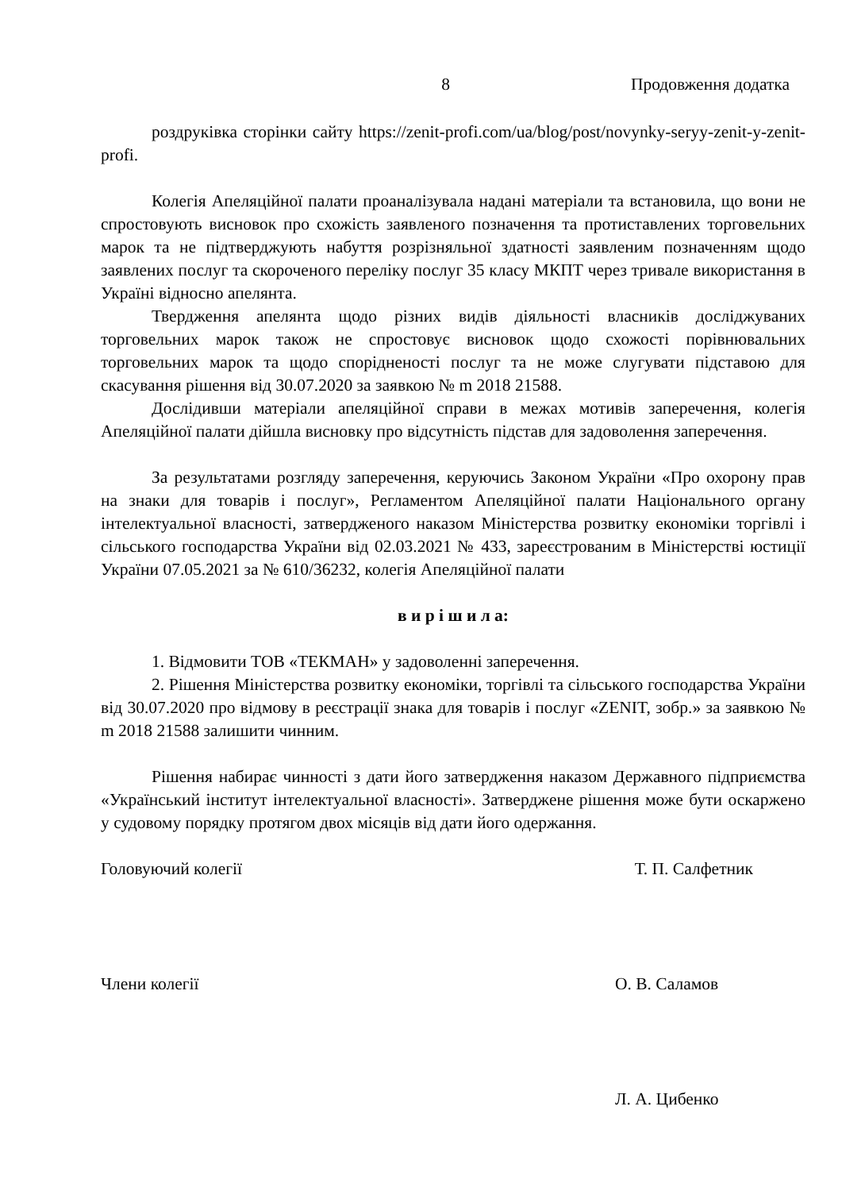8 Продовження додатка
роздруківка сторінки сайту https://zenit-profi.com/ua/blog/post/novynky-seryy-zenit-y-zenit-profi.
Колегія Апеляційної палати проаналізувала надані матеріали та встановила, що вони не спростовують висновок про схожість заявленого позначення та протиставлених торговельних марок та не підтверджують набуття розрізняльної здатності заявленим позначенням щодо заявлених послуг та скороченого переліку послуг 35 класу МКПТ через тривале використання в Україні відносно апелянта.
Твердження апелянта щодо різних видів діяльності власників досліджуваних торговельних марок також не спростовує висновок щодо схожості порівнювальних торговельних марок та щодо спорідненості послуг та не може слугувати підставою для скасування рішення від 30.07.2020 за заявкою № m 2018 21588.
Дослідивши матеріали апеляційної справи в межах мотивів заперечення, колегія Апеляційної палати дійшла висновку про відсутність підстав для задоволення заперечення.
За результатами розгляду заперечення, керуючись Законом України «Про охорону прав на знаки для товарів і послуг», Регламентом Апеляційної палати Національного органу інтелектуальної власності, затвердженого наказом Міністерства розвитку економіки торгівлі і сільського господарства України від 02.03.2021 № 433, зареєстрованим в Міністерстві юстиції України 07.05.2021 за № 610/36232, колегія Апеляційної палати
в и р і ш и л а:
1. Відмовити ТОВ «ТЕКМАН» у задоволенні заперечення.
2. Рішення Міністерства розвитку економіки, торгівлі та сільського господарства України від 30.07.2020 про відмову в реєстрації знака для товарів і послуг «ZENIT, зобр.» за заявкою № m 2018 21588 залишити чинним.
Рішення набирає чинності з дати його затвердження наказом Державного підприємства «Український інститут інтелектуальної власності». Затверджене рішення може бути оскаржено у судовому порядку протягом двох місяців від дати його одержання.
Головуючий колегії Т. П. Салфетник
Члени колегії О. В. Саламов
Л. А. Цибенко